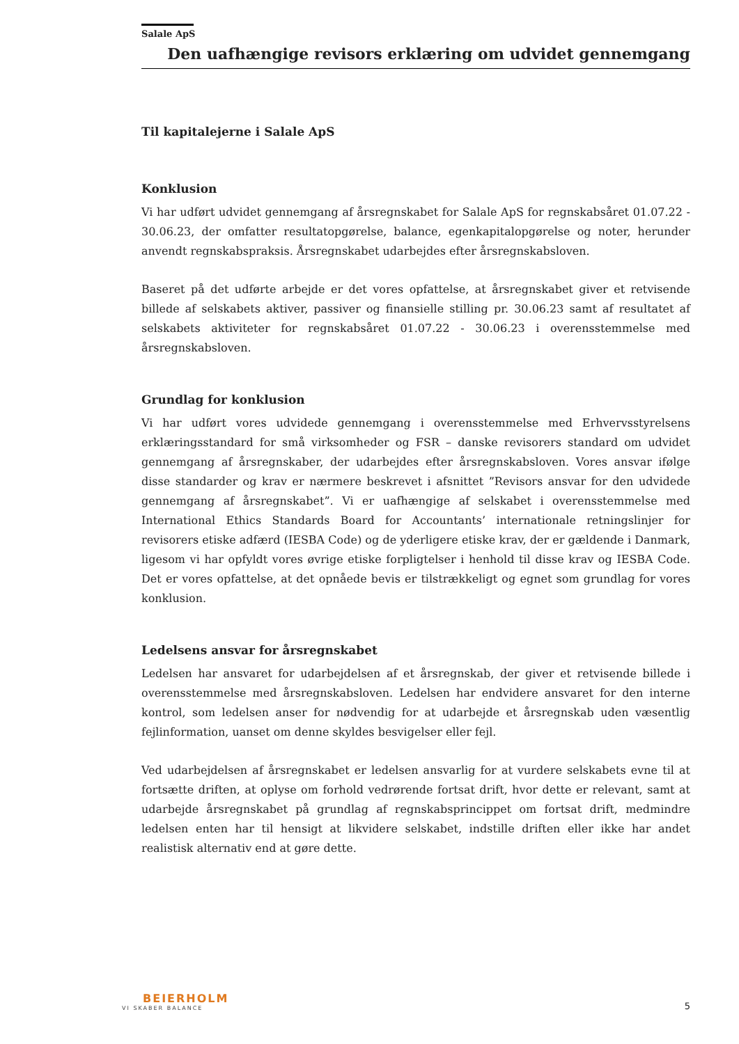Salale ApS
Den uafhængige revisors erklæring om udvidet gennemgang
Til kapitalejerne i Salale ApS
Konklusion
Vi har udført udvidet gennemgang af årsregnskabet for Salale ApS for regnskabsåret 01.07.22 - 30.06.23, der omfatter resultatopgørelse, balance, egenkapitalopgørelse og noter, herunder anvendt regnskabspraksis. Årsregnskabet udarbejdes efter årsregnskabsloven.
Baseret på det udførte arbejde er det vores opfattelse, at årsregnskabet giver et retvisende billede af selskabets aktiver, passiver og finansielle stilling pr. 30.06.23 samt af resultatet af selskabets aktiviteter for regnskabsåret 01.07.22 - 30.06.23 i overensstemmelse med årsregnskabsloven.
Grundlag for konklusion
Vi har udført vores udvidede gennemgang i overensstemmelse med Erhvervsstyrelsens erklæringsstandard for små virksomheder og FSR – danske revisorers standard om udvidet gennemgang af årsregnskaber, der udarbejdes efter årsregnskabsloven. Vores ansvar ifølge disse standarder og krav er nærmere beskrevet i afsnittet ”Revisors ansvar for den udvidede gennemgang af årsregnskabet”. Vi er uafhængige af selskabet i overensstemmelse med International Ethics Standards Board for Accountants’ internationale retningslinjer for revisorers etiske adfærd (IESBA Code) og de yderligere etiske krav, der er gældende i Danmark, ligesom vi har opfyldt vores øvrige etiske forpligtelser i henhold til disse krav og IESBA Code. Det er vores opfattelse, at det opnåede bevis er tilstrækkeligt og egnet som grundlag for vores konklusion.
Ledelsens ansvar for årsregnskabet
Ledelsen har ansvaret for udarbejdelsen af et årsregnskab, der giver et retvisende billede i overensstemmelse med årsregnskabsloven. Ledelsen har endvidere ansvaret for den interne kontrol, som ledelsen anser for nødvendig for at udarbejde et årsregnskab uden væsentlig fejlinformation, uanset om denne skyldes besvigelser eller fejl.
Ved udarbejdelsen af årsregnskabet er ledelsen ansvarlig for at vurdere selskabets evne til at fortsætte driften, at oplyse om forhold vedrørende fortsat drift, hvor dette er relevant, samt at udarbejde årsregnskabet på grundlag af regnskabsprincippet om fortsat drift, medmindre ledelsen enten har til hensigt at likvidere selskabet, indstille driften eller ikke har andet realistisk alternativ end at gøre dette.
BEIERHOLM
VI SKABER BALANCE
5